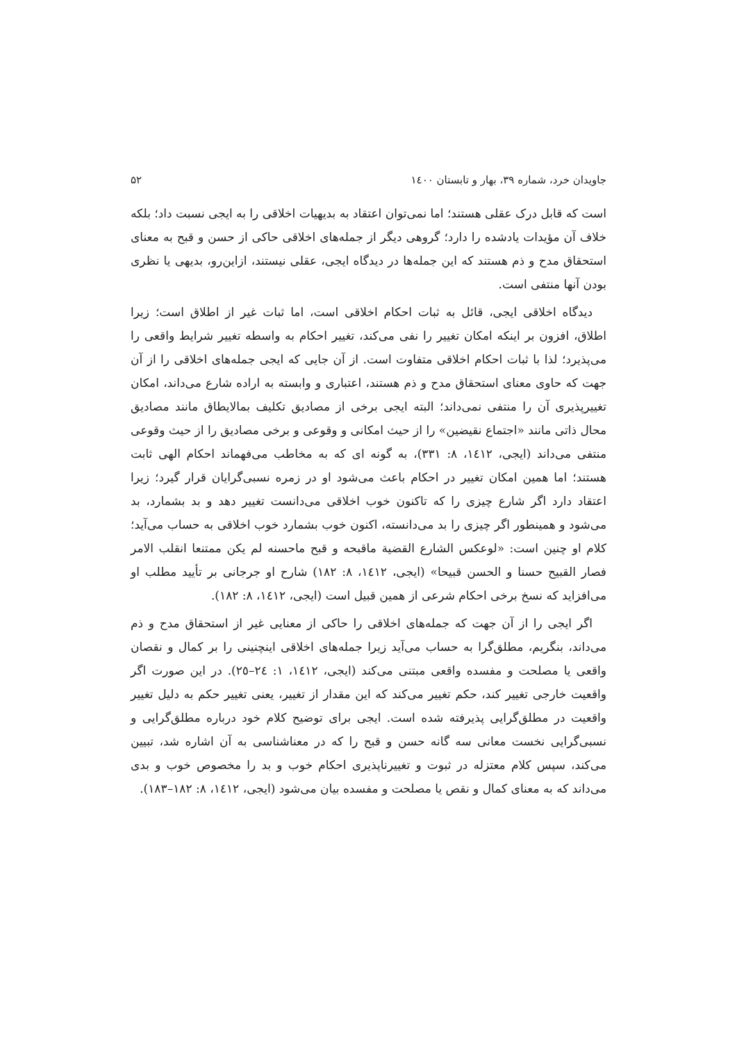جاویدان خرد، شماره ۳۹، بهار و تابستان ۱٤۰۰ ۵۲
است که قابل درک عقلی هستند؛ اما نمی‌توان اعتقاد به بدیهیات اخلاقی را به ایجی نسبت داد؛ بلکه خلاف آن مؤیدات یادشده را دارد؛ گروهی دیگر از جمله‌های اخلاقی حاکی از حسن و قبح به معنای استحقاق مدح و ذم هستند که این جمله‌ها در دیدگاه ایجی، عقلی نیستند، ازاین‌رو، بدیهی یا نظری بودن آنها منتفی است.
دیدگاه اخلاقی ایجی، قائل به ثبات احکام اخلاقی است، اما ثبات غیر از اطلاق است؛ زیرا اطلاق، افزون بر اینکه امکان تغییر را نفی می‌کند، تغییر احکام به واسطه تغییر شرایط واقعی را می‌پذیرد؛ لذا با ثبات احکام اخلاقی متفاوت است. از آن جایی که ایجی جمله‌های اخلاقی را از آن جهت که حاوی معنای استحقاق مدح و ذم هستند، اعتباری و وابسته به اراده شارع می‌داند، امکان تغییرپذیری آن را منتفی نمی‌داند؛ البته ایجی برخی از مصادیق تکلیف بمالایطاق مانند مصادیق محال ذاتی مانند «اجتماع نقیضین» را از حیث امکانی و وقوعی و برخی مصادیق را از حیث وقوعی منتفی می‌داند (ایجی، ١٤١٢، ٨: ٣٣١)، به گونه ای که به مخاطب می‌فهماند احکام الهی ثابت هستند؛ اما همین امکان تغییر در احکام باعث می‌شود او در زمره نسبی‌گرایان قرار گیرد؛ زیرا اعتقاد دارد اگر شارع چیزی را که تاکنون خوب اخلاقی می‌دانست تغییر دهد و بد بشمارد، بد می‌شود و همینطور اگر چیزی را بد می‌دانسته، اکنون خوب بشمارد خوب اخلاقی به حساب می‌آید؛ کلام او چنین است: «لوعکس الشارع القضیة ماقبحه و قبح ماحسنه لم یکن ممتنعا انقلب الامر فصار القبیح حسنا و الحسن قبیحا» (ایجی، ١٤١٢، ٨: ١٨٢) شارح او جرجانی بر تأیید مطلب او می‌افزاید که نسخ برخی احکام شرعی از همین قبیل است (ایجی، ١٤١٢، ٨: ١٨٢).
اگر ایجی را از آن جهت که جمله‌های اخلاقی را حاکی از معنایی غیر از استحقاق مدح و ذم می‌داند، بنگریم، مطلق‌گرا به حساب می‌آید زیرا جمله‌های اخلاقی اینچنینی را بر کمال و نقصان واقعی یا مصلحت و مفسده واقعی مبتنی می‌کند (ایجی، ١٤١٢، ١: ٢٤–٢٥). در این صورت اگر واقعیت خارجی تغییر کند، حکم تغییر می‌کند که این مقدار از تغییر، یعنی تغییر حکم به دلیل تغییر واقعیت در مطلق‌گرایی پذیرفته شده است. ایجی برای توضیح کلام خود درباره مطلق‌گرایی و نسبی‌گرایی نخست معانی سه گانه حسن و قبح را که در معناشناسی به آن اشاره شد، تبیین می‌کند، سپس کلام معتزله در ثبوت و تغییرناپذیری احکام خوب و بد را مخصوص خوب و بدی می‌داند که به معنای کمال و نقص یا مصلحت و مفسده بیان می‌شود (ایجی، ١٤١٢، ٨: ١٨٢–١٨٣).